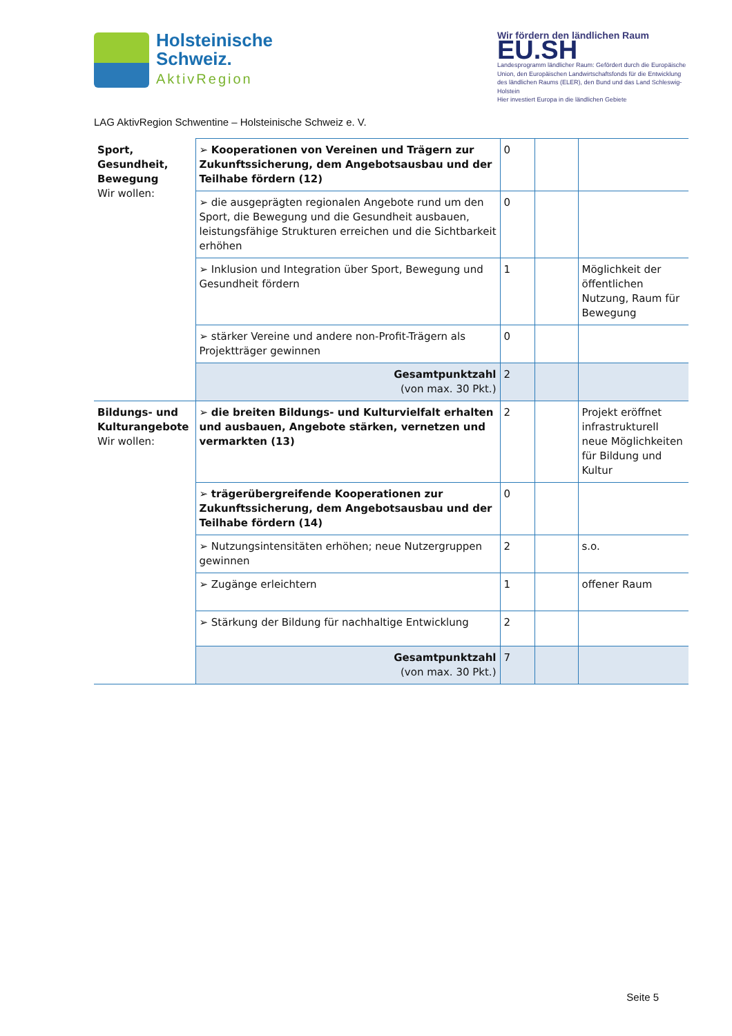Holsteinische
Schweiz.
AktivRegion
LAG AktivRegion Schwentine – Holsteinische Schweiz e. V.
Wir fördern den ländlichen Raum
EU.SH
Landesprogramm ländlicher Raum: Gefördert durch die Europäische Union, den Europäischen Landwirtschaftsfonds für die Entwicklung des ländlichen Raums (ELER), den Bund und das Land Schleswig-Holstein
Hier investiert Europa in die ländlichen Gebiete
| Sport, Gesundheit, Bewegung Wir wollen: | ➢ Kooperationen von Vereinen und Trägern zur Zukunftssicherung, dem Angebotsausbau und der Teilhabe fördern (12) | 0 | | |
| | ➢ die ausgeprägten regionalen Angebote rund um den Sport, die Bewegung und die Gesundheit ausbauen, leistungsfähige Strukturen erreichen und die Sichtbarkeit erhöhen | 0 | | |
| | ➢ Inklusion und Integration über Sport, Bewegung und Gesundheit fördern | 1 | | Möglichkeit der öffentlichen Nutzung, Raum für Bewegung |
| | ➢ stärker Vereine und andere non-Profit-Trägern als Projektträger gewinnen | 0 | | |
| | Gesamtpunktzahl (von max. 30 Pkt.) | 2 | | |
| Bildungs- und Kulturangebote Wir wollen: | ➢ die breiten Bildungs- und Kulturvielfalt erhalten und ausbauen, Angebote stärken, vernetzen und vermarkten (13) | 2 | | Projekt eröffnet infrastrukturell neue Möglichkeiten für Bildung und Kultur |
| | ➢ trägerübergreifende Kooperationen zur Zukunftssicherung, dem Angebotsausbau und der Teilhabe fördern (14) | 0 | | |
| | ➢ Nutzungsintensitäten erhöhen; neue Nutzergruppen gewinnen | 2 | | s.o. |
| | ➢ Zugänge erleichtern | 1 | | offener Raum |
| | ➢ Stärkung der Bildung für nachhaltige Entwicklung | 2 | | |
| | Gesamtpunktzahl (von max. 30 Pkt.) | 7 | | |
Seite 5